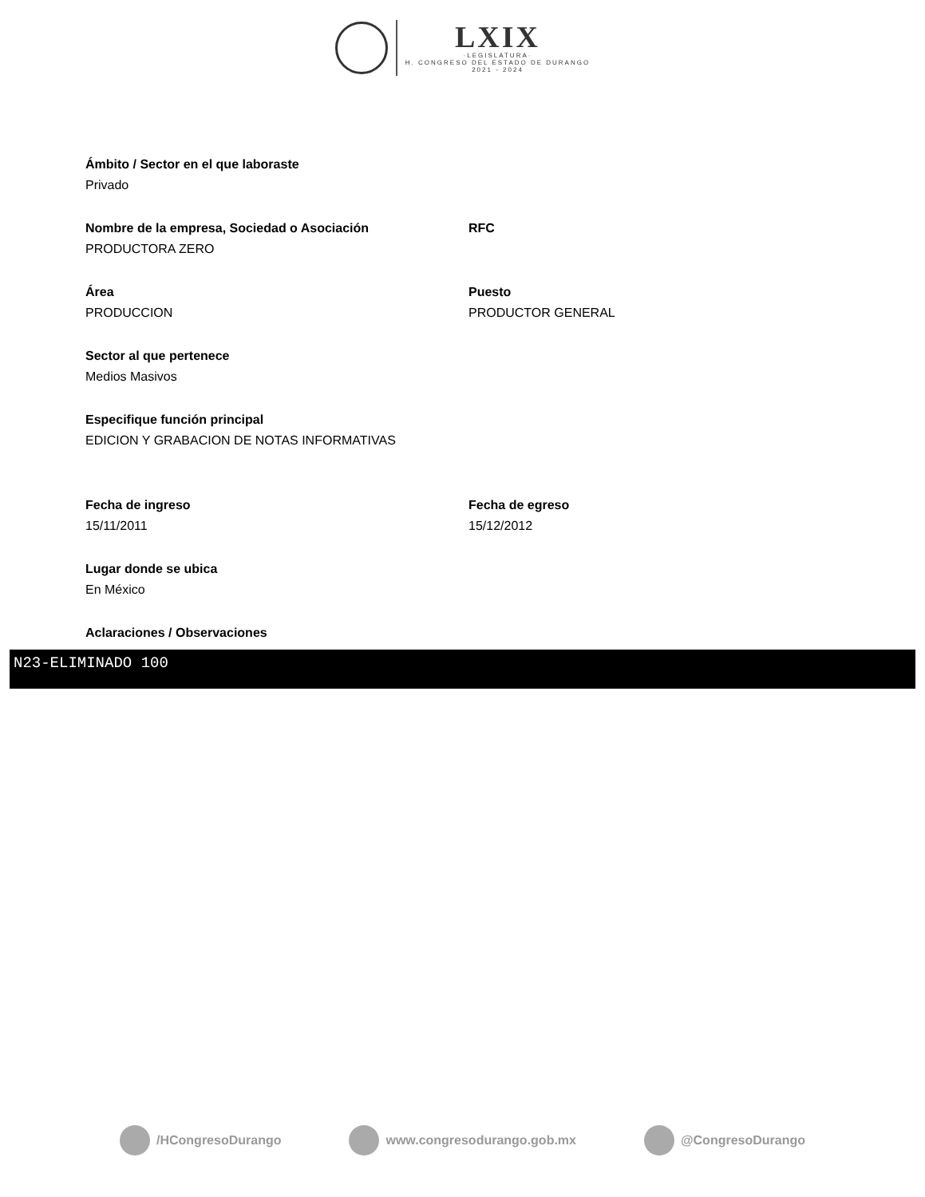LXIX
·LEGISLATURA·
H. CONGRESO DEL ESTADO DE DURANGO
2021 - 2024
Ámbito / Sector en el que laboraste
Privado
Nombre de la empresa, Sociedad o Asociación
PRODUCTORA ZERO
RFC
Área
PRODUCCION
Puesto
PRODUCTOR GENERAL
Sector al que pertenece
Medios Masivos
Especifique función principal
EDICION Y GRABACION DE NOTAS INFORMATIVAS
Fecha de ingreso
15/11/2011
Fecha de egreso
15/12/2012
Lugar donde se ubica
En México
Aclaraciones / Observaciones
N23-ELIMINADO 100
/HCongresoDurango www.congresodurango.gob.mx @CongresoDurango